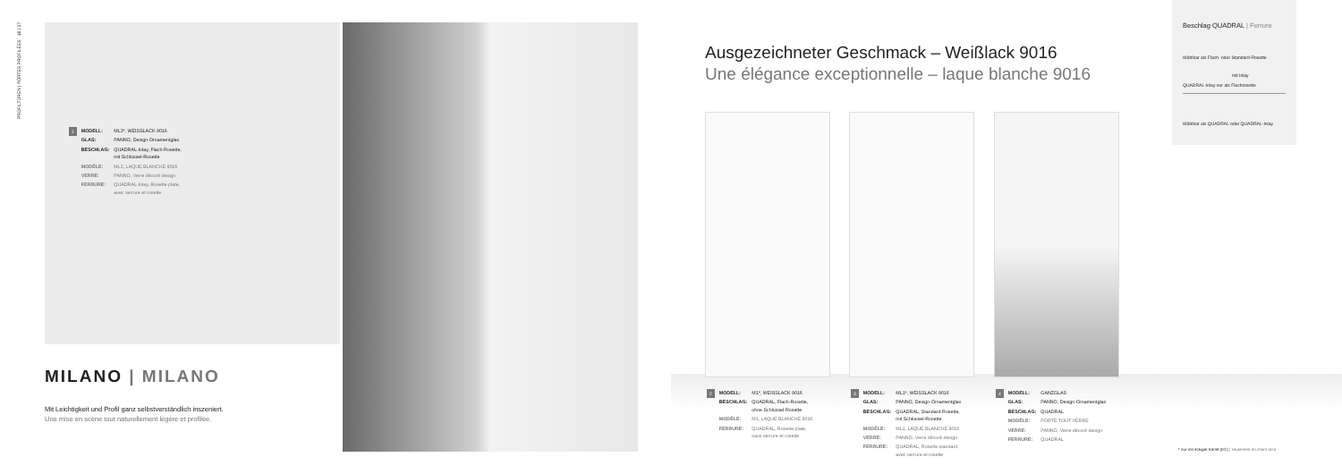PROFILTÜREN | PORTES PROFILÉES 16 | 17
| 1 | MODELL: | ML3*, WEISSLACK 9016 |
| | GLAS: | PANNO, Design-Ornamentglas |
| | BESCHLAG: | QUADRAL-Inlay, Flach-Rosette, mit Schlüssel-Rosette |
| | MODÈLE: | ML3, LAQUE BLANCHE 9016 |
| | VERRE: | PANNO, Verre décoré design |
| | FERRURE: | QUADRAL-Inlay, Rosette plate, avec serrure et rosette |
MILANO | MILANO
Mit Leichtigkeit und Profil ganz selbstverständlich inszeniert.
Une mise en scène tout naturellement légère et profilée.
Ausgezeichneter Geschmack – Weißlack 9016
Une élégance exceptionnelle – laque blanche 9016
| 2 | MODELL: | M1*, WEISSLACK 9016 |
| | BESCHLAG: | QUADRAL, Flach-Rosette, ohne Schlüssel-Rosette |
| | MODÈLE: | M1, LAQUE BLANCHE 9016 |
| | FERRURE: | QUADRAL, Rosette plate, sans serrure et rosette |
| 3 | MODELL: | ML1*, WEISSLACK 9016 |
| | GLAS: | PANNO, Design-Ornamentglas |
| | BESCHLAG: | QUADRAL, Standard-Rosette, mit Schlüssel-Rosette |
| | MODÈLE: | ML1, LAQUE BLANCHE 9016 |
| | VERRE: | PANNO, Verre décoré design |
| | FERRURE: | QUADRAL, Rosette standard, avec serrure et rosette |
| 4 | MODELL: | GANZGLAS |
| | GLAS: | PANNO, Design-Ornamentglas |
| | BESCHLAG: | QUADRAL |
| | MODÈLE: | PORTE TOUT VERRE |
| | VERRE: | PANNO, Verre décoré design |
| | FERRURE: | QUADRAL |
Beschlag QUADRAL | Ferrure
Wählbar als Flach- oder Standard-Rosette
mit Inlay
QUADRAL-Inlay nur als Flachrosette
Wählbar als QUADRAL oder QUADRAL-Inlay
* nur mit eckiger Kante (EC) | seulement en chant droit